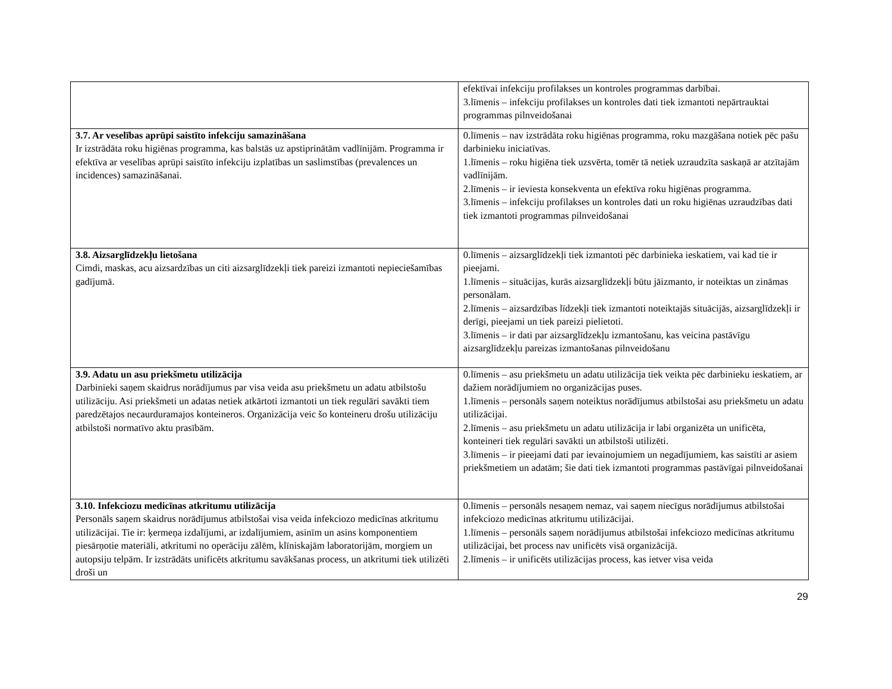| | efektīvai infekciju profilakses un kontroles programmas darbībai. 3.līmenis – infekciju profilakses un kontroles dati tiek izmantoti nepārtrauktai programmas pilnveidošanai |
| 3.7. Ar veselības aprūpi saistīto infekciju samazināšana Ir izstrādāta roku higiēnas programma, kas balstās uz apstiprinātām vadlīnijām. Programma ir efektīva ar veselības aprūpi saistīto infekciju izplatības un saslimstības (prevalences un incidences) samazināšanai. | 0.līmenis – nav izstrādāta roku higiēnas programma, roku mazgāšana notiek pēc pašu darbinieku iniciatīvas. 1.līmenis – roku higiēna tiek uzsvērta, tomēr tā netiek uzraudzīta saskaņā ar atzītajām vadlīnijām. 2.līmenis – ir ieviesta konsekventa un efektīva roku higiēnas programma. 3.līmenis – infekciju profilakses un kontroles dati un roku higiēnas uzraudzības dati tiek izmantoti programmas pilnveidošanai |
| 3.8. Aizsarglīdzekļu lietošana Cimdi, maskas, acu aizsardzības un citi aizsarglīdzekļi tiek pareizi izmantoti nepieciešamības gadījumā. | 0.līmenis – aizsarglīdzekļi tiek izmantoti pēc darbinieka ieskatiem, vai kad tie ir pieejami. 1.līmenis – situācijas, kurās aizsarglīdzekļi būtu jāizmanto, ir noteiktas un zināmas personālam. 2.līmenis – aizsardzības līdzekļi tiek izmantoti noteiktajās situācijās, aizsarglīdzekļi ir derīgi, pieejami un tiek pareizi pielietoti. 3.līmenis – ir dati par aizsarglīdzekļu izmantošanu, kas veicina pastāvīgu aizsarglīdzekļu pareizas izmantošanas pilnveidošanu |
| 3.9. Adatu un asu priekšmetu utilizācija Darbinieki saņem skaidrus norādījumus par visa veida asu priekšmetu un adatu atbilstošu utilizāciju. Asi priekšmeti un adatas netiek atkārtoti izmantoti un tiek regulāri savākti tiem paredzētajos necaurduramajos konteineros. Organizācija veic šo konteineru drošu utilizāciju atbilstoši normatīvo aktu prasībām. | 0.līmenis – asu priekšmetu un adatu utilizācija tiek veikta pēc darbinieku ieskatiem, ar dažiem norādījumiem no organizācijas puses. 1.līmenis – personāls saņem noteiktus norādījumus atbilstošai asu priekšmetu un adatu utilizācijai. 2.līmenis – asu priekšmetu un adatu utilizācija ir labi organizēta un unificēta, konteineri tiek regulāri savākti un atbilstoši utilizēti. 3.līmenis – ir pieejami dati par ievainojumiem un negadījumiem, kas saistīti ar asiem priekšmetiem un adatām; šie dati tiek izmantoti programmas pastāvīgai pilnveidošanai |
| 3.10. Infekciozu medicīnas atkritumu utilizācija Personāls saņem skaidrus norādījumus atbilstošai visa veida infekciozo medicīnas atkritumu utilizācijai. Tie ir: ķermeņa izdalījumi, ar izdalījumiem, asinīm un asins komponentiem piesārņotie materiāli, atkritumi no operāciju zālēm, klīniskajām laboratorijām, morgiem un autopsiju telpām. Ir izstrādāts unificēts atkritumu savākšanas process, un atkritumi tiek utilizēti droši un | 0.līmenis – personāls nesaņem nemaz, vai saņem niecīgus norādījumus atbilstošai infekciozo medicīnas atkritumu utilizācijai. 1.līmenis – personāls saņem norādījumus atbilstošai infekciozo medicīnas atkritumu utilizācijai, bet process nav unificēts visā organizācijā. 2.līmenis – ir unificēts utilizācijas process, kas ietver visa veida |
29